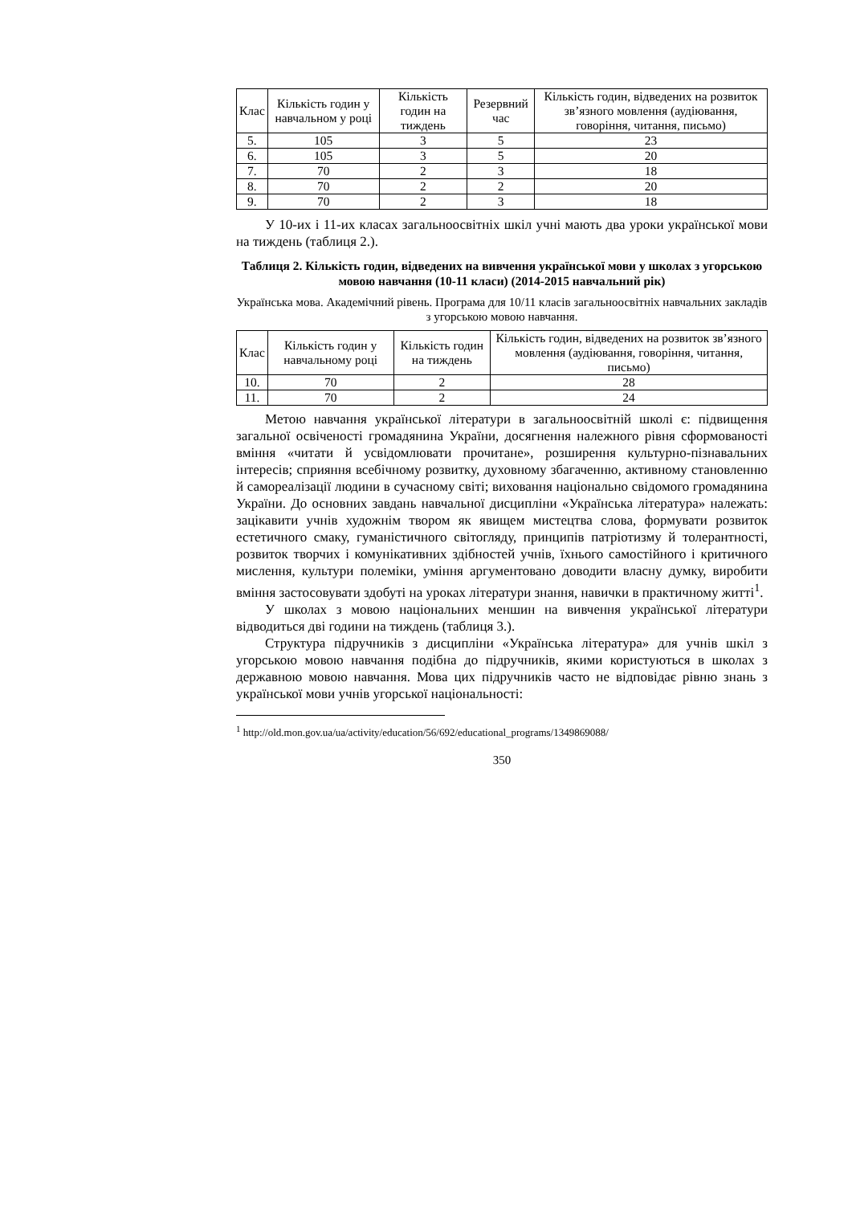| Клас | Кількість годин у навчальном у році | Кількість годин на тиждень | Резервний час | Кількість годин, відведених на розвиток зв’язного мовлення (аудіювання, говоріння, читання, письмо) |
| --- | --- | --- | --- | --- |
| 5. | 105 | 3 | 5 | 23 |
| 6. | 105 | 3 | 5 | 20 |
| 7. | 70 | 2 | 3 | 18 |
| 8. | 70 | 2 | 2 | 20 |
| 9. | 70 | 2 | 3 | 18 |
У 10-их і 11-их класах загальноосвітніх шкіл учні мають два уроки української мови на тиждень (таблиця 2.).
Таблиця 2. Кількість годин, відведених на вивчення української мови у школах з угорською мовою навчання (10-11 класи) (2014-2015 навчальний рік)
Українська мова. Академічний рівень. Програма для 10/11 класів загальноосвітніх навчальних закладів з угорською мовою навчання.
| Клас | Кількість годин у навчальному році | Кількість годин на тиждень | Кількість годин, відведених на розвиток зв’язного мовлення (аудіювання, говоріння, читання, письмо) |
| --- | --- | --- | --- |
| 10. | 70 | 2 | 28 |
| 11. | 70 | 2 | 24 |
Метою навчання української літератури в загальноосвітній школі є: підвищення загальної освіченості громадянина України, досягнення належного рівня сформованості вміння «читати й усвідомлювати прочитане», розширення культурно-пізнавальних інтересів; сприяння всебічному розвитку, духовному збагаченню, активному становленню й самореалізації людини в сучасному світі; виховання національно свідомого громадянина України. До основних завдань навчальної дисципліни «Українська література» належать: зацікавити учнів художнім твором як явищем мистецтва слова, формувати розвиток естетичного смаку, гуманістичного світогляду, принципів патріотизму й толерантності, розвиток творчих і комунікативних здібностей учнів, їхнього самостійного і критичного мислення, культури полеміки, уміння аргументовано доводити власну думку, виробити вміння застосовувати здобуті на уроках літератури знання, навички в практичному житті<sup>1</sup>.
У школах з мовою національних меншин на вивчення української літератури відводиться дві години на тиждень (таблиця 3.).
Структура підручників з дисципліни «Українська література» для учнів шкіл з угорською мовою навчання подібна до підручників, якими користуються в школах з державною мовою навчання. Мова цих підручників часто не відповідає рівню знань з української мови учнів угорської національності:
<sup>1</sup> http://old.mon.gov.ua/ua/activity/education/56/692/educational_programs/1349869088/
350